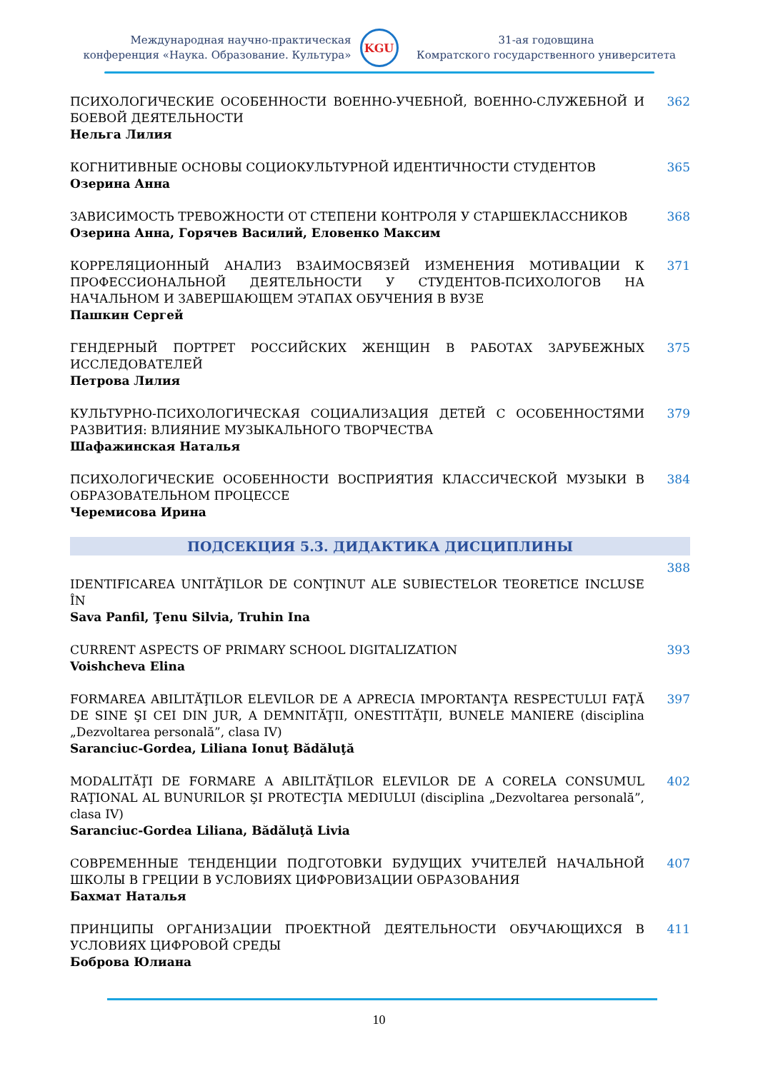Международная научно-практическая
конференция «Наука. Образование. Культура»
KGU
31-ая годовщина
Комратского государственного университета
ПСИХОЛОГИЧЕСКИЕ ОСОБЕННОСТИ ВОЕННО-УЧЕБНОЙ, ВОЕННО-СЛУЖЕБНОЙ И БОЕВОЙ ДЕЯТЕЛЬНОСТИ
Нельга Лилия
362
КОГНИТИВНЫЕ ОСНОВЫ СОЦИОКУЛЬТУРНОЙ ИДЕНТИЧНОСТИ СТУДЕНТОВ
Озерина Анна
365
ЗАВИСИМОСТЬ ТРЕВОЖНОСТИ ОТ СТЕПЕНИ КОНТРОЛЯ У СТАРШЕКЛАССНИКОВ
Озерина Анна, Горячев Василий, Еловенко Максим
368
КОРРЕЛЯЦИОННЫЙ АНАЛИЗ ВЗАИМОСВЯЗЕЙ ИЗМЕНЕНИЯ МОТИВАЦИИ К ПРОФЕССИОНАЛЬНОЙ ДЕЯТЕЛЬНОСТИ У СТУДЕНТОВ-ПСИХОЛОГОВ НА НАЧАЛЬНОМ И ЗАВЕРШАЮЩЕМ ЭТАПАХ ОБУЧЕНИЯ В ВУЗЕ
Пашкин Сергей
371
ГЕНДЕРНЫЙ ПОРТРЕТ РОССИЙСКИХ ЖЕНЩИН В РАБОТАХ ЗАРУБЕЖНЫХ ИССЛЕДОВАТЕЛЕЙ
Петрова Лилия
375
КУЛЬТУРНО-ПСИХОЛОГИЧЕСКАЯ СОЦИАЛИЗАЦИЯ ДЕТЕЙ С ОСОБЕННОСТЯМИ РАЗВИТИЯ: ВЛИЯНИЕ МУЗЫКАЛЬНОГО ТВОРЧЕСТВА
Шафажинская Наталья
379
ПСИХОЛОГИЧЕСКИЕ ОСОБЕННОСТИ ВОСПРИЯТИЯ КЛАССИЧЕСКОЙ МУЗЫКИ В ОБРАЗОВАТЕЛЬНОМ ПРОЦЕССЕ
Черемисова Ирина
384
ПОДСЕКЦИЯ 5.3. ДИДАКТИКА ДИСЦИПЛИНЫ
IDENTIFICAREA UNITĂŢILOR DE CONŢINUT ALE SUBIECTELOR TEORETICE INCLUSE ÎN
Sava Panfil, Ţenu Silvia, Truhin Ina
388
CURRENT ASPECTS OF PRIMARY SCHOOL DIGITALIZATION
Voishcheva Elina
393
FORMAREA ABILITĂŢILOR ELEVILOR DE A APRECIA IMPORTANŢA RESPECTULUI FAŢĂ DE SINE ŞI CEI DIN JUR, A DEMNITĂŢII, ONESTITĂŢII, BUNELE MANIERE (disciplina „Dezvoltarea personală”, clasa IV)
Saranciuc-Gordea, Liliana Ionuţ Bădăluţă
397
MODALITĂŢI DE FORMARE A ABILITĂŢILOR ELEVILOR DE A CORELA CONSUMUL RAŢIONAL AL BUNURILOR ŞI PROTECŢIA MEDIULUI (disciplina „Dezvoltarea personală”, clasa IV)
Saranciuc-Gordea Liliana, Bădăluţă Livia
402
СОВРЕМЕННЫЕ ТЕНДЕНЦИИ ПОДГОТОВКИ БУДУЩИХ УЧИТЕЛЕЙ НАЧАЛЬНОЙ ШКОЛЫ В ГРЕЦИИ В УСЛОВИЯХ ЦИФРОВИЗАЦИИ ОБРАЗОВАНИЯ
Бахмат Наталья
407
ПРИНЦИПЫ ОРГАНИЗАЦИИ ПРОЕКТНОЙ ДЕЯТЕЛЬНОСТИ ОБУЧАЮЩИХСЯ В УСЛОВИЯХ ЦИФРОВОЙ СРЕДЫ
Боброва Юлиана
411
10